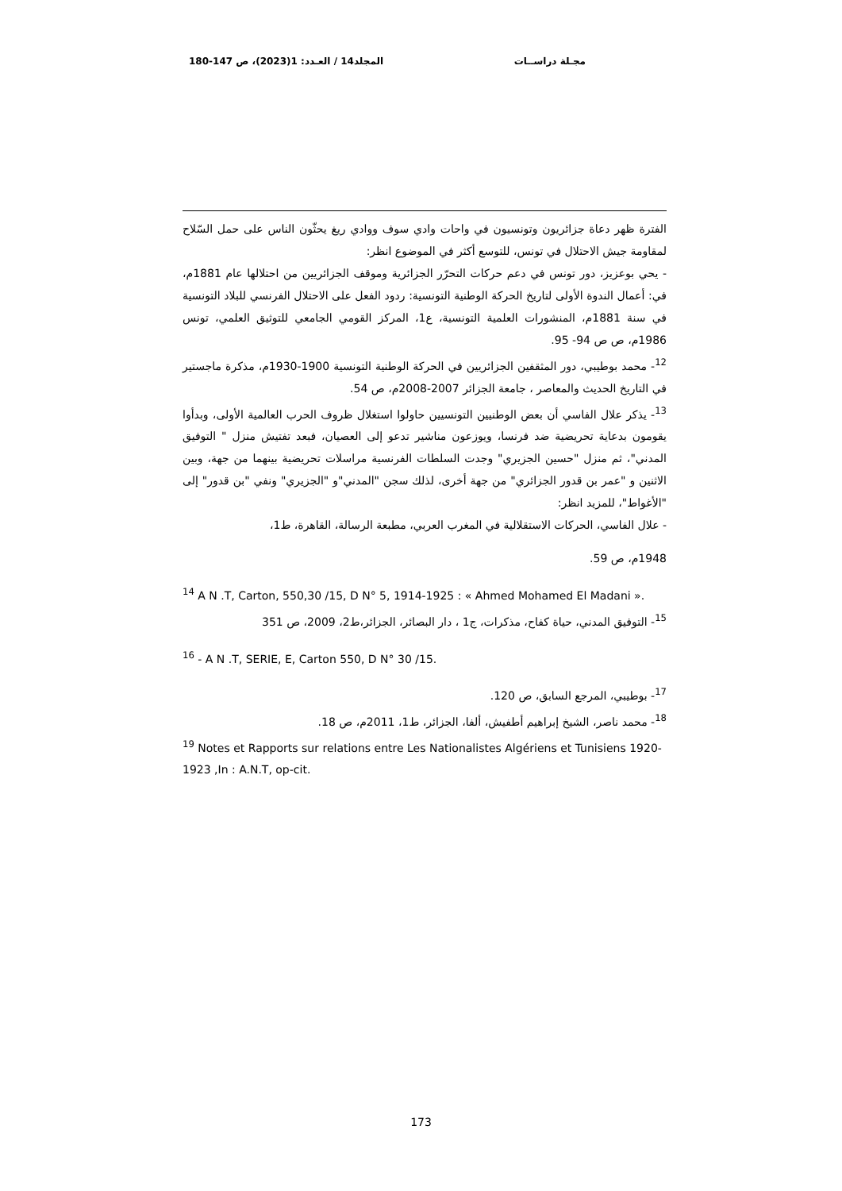مجـلة دراســات المجلد14 / العـدد: 1(2023)، ص 147-180
الفترة ظهر دعاة جزائريون وتونسيون في واحات وادي سوف ووادي ريغ يحثّون الناس على حمل السّلاح لمقاومة جيش الاحتلال في تونس، للتوسع أكثر في الموضوع انظر:
- يحي بوعزيز، دور تونس في دعم حركات التحرّر الجزائرية وموقف الجزائريين من احتلالها عام 1881م، في: أعمال الندوة الأولى لتاريخ الحركة الوطنية التونسية: ردود الفعل على الاحتلال الفرنسي للبلاد التونسية في سنة 1881م، المنشورات العلمية التونسية، ع1، المركز القومي الجامعي للتوثيق العلمي، تونس 1986م، ص ص 94- 95.
<sup>12</sup>- محمد بوطيبي، دور المثقفين الجزائريين في الحركة الوطنية التونسية 1900-1930م، مذكرة ماجستير في التاريخ الحديث والمعاصر ، جامعة الجزائر 2007-2008م، ص 54.
<sup>13</sup>- يذكر علال الفاسي أن بعض الوطنيين التونسيين حاولوا استغلال ظروف الحرب العالمية الأولى، وبدأوا يقومون بدعاية تحريضية ضد فرنسا، ويوزعون مناشير تدعو إلى العصيان، فبعد تفتيش منزل " التوفيق المدني"، ثم منزل "حسين الجزيري" وجدت السلطات الفرنسية مراسلات تحريضية بينهما من جهة، وبين الاثنين و "عمر بن قدور الجزائري" من جهة أخرى، لذلك سجن "المدني"و "الجزيري" ونفي "بن قدور" إلى "الأغواط"، للمزيد انظر:
- علال الفاسي، الحركات الاستقلالية في المغرب العربي، مطبعة الرسالة، القاهرة، ط1،
1948م، ص 59.
<sup>14</sup> A N .T, Carton, 550,30 /15, D N° 5, 1914-1925 : « Ahmed Mohamed El Madani ».
<sup>15</sup>- التوفيق المدني، حياة كفاح، مذكرات، ج1 ، دار البصائر، الجزائر،ط2، 2009، ص 351
<sup>16</sup> - A N .T, SERIE, E, Carton 550, D N° 30 /15.
<sup>17</sup>- بوطيبي، المرجع السابق، ص 120.
<sup>18</sup>- محمد ناصر، الشيخ إبراهيم أطفيش، ألفا، الجزائر، ط1، 2011م، ص 18.
<sup>19</sup> Notes et Rapports sur relations entre Les Nationalistes Algériens et Tunisiens 1920- 1923 ,In : A.N.T, op-cit.
173